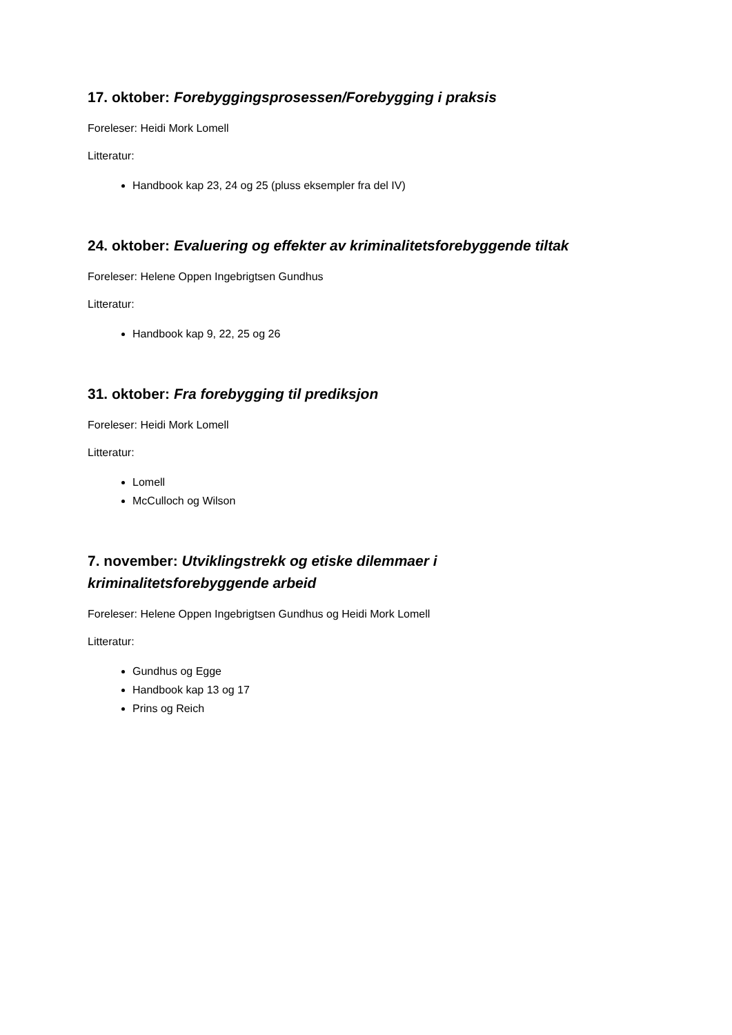17. oktober: Forebyggingsprosessen/Forebygging i praksis
Foreleser: Heidi Mork Lomell
Litteratur:
Handbook kap 23, 24 og 25 (pluss eksempler fra del IV)
24. oktober: Evaluering og effekter av kriminalitetsforebyggende tiltak
Foreleser: Helene Oppen Ingebrigtsen Gundhus
Litteratur:
Handbook kap 9, 22, 25 og 26
31. oktober: Fra forebygging til prediksjon
Foreleser: Heidi Mork Lomell
Litteratur:
Lomell
McCulloch og Wilson
7. november: Utviklingstrekk og etiske dilemmaer i
kriminalitetsforebyggende arbeid
Foreleser: Helene Oppen Ingebrigtsen Gundhus og Heidi Mork Lomell
Litteratur:
Gundhus og Egge
Handbook kap 13 og 17
Prins og Reich